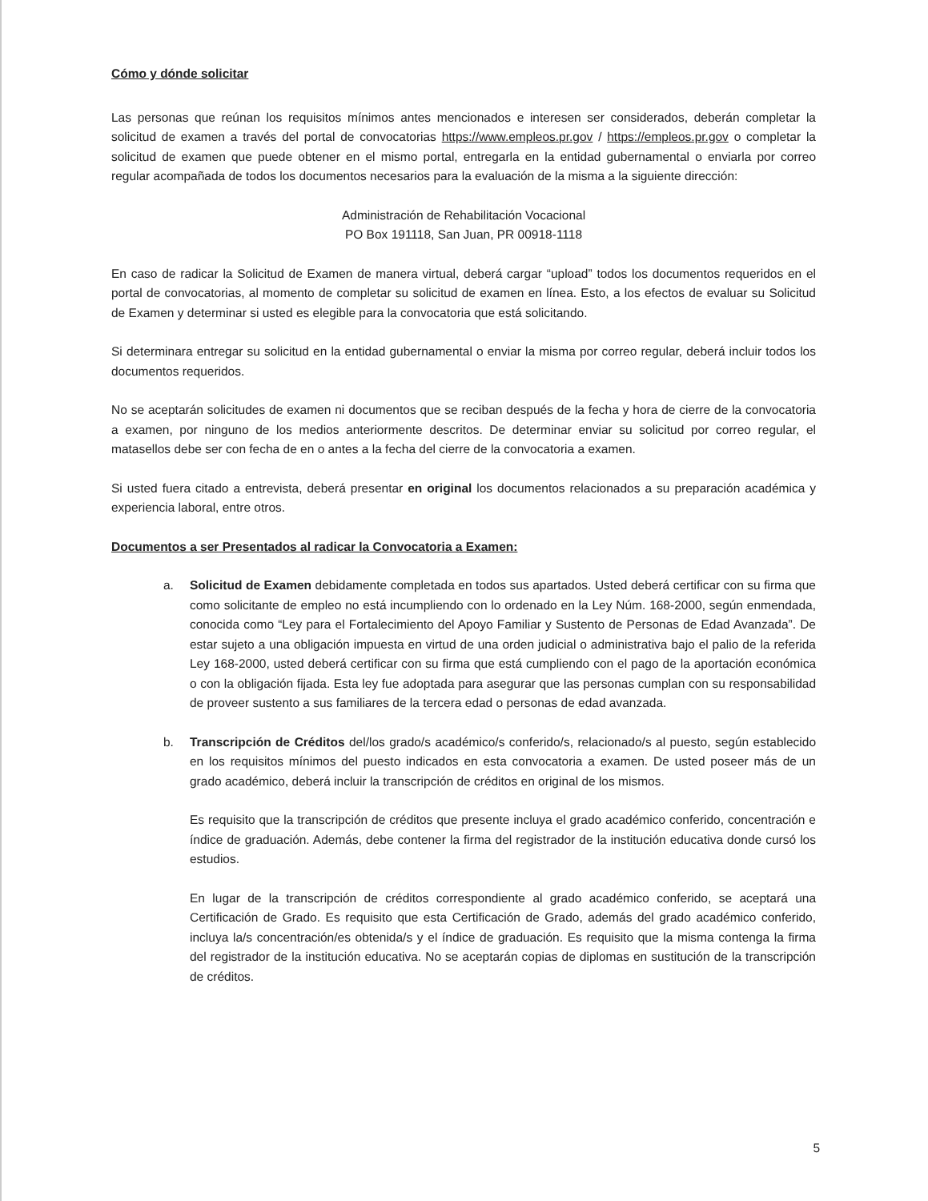Cómo y dónde solicitar
Las personas que reúnan los requisitos mínimos antes mencionados e interesen ser considerados, deberán completar la solicitud de examen a través del portal de convocatorias https://www.empleos.pr.gov / https://empleos.pr.gov o completar la solicitud de examen que puede obtener en el mismo portal, entregarla en la entidad gubernamental o enviarla por correo regular acompañada de todos los documentos necesarios para la evaluación de la misma a la siguiente dirección:
Administración de Rehabilitación Vocacional
PO Box 191118, San Juan, PR 00918-1118
En caso de radicar la Solicitud de Examen de manera virtual, deberá cargar “upload” todos los documentos requeridos en el portal de convocatorias, al momento de completar su solicitud de examen en línea. Esto, a los efectos de evaluar su Solicitud de Examen y determinar si usted es elegible para la convocatoria que está solicitando.
Si determinara entregar su solicitud en la entidad gubernamental o enviar la misma por correo regular, deberá incluir todos los documentos requeridos.
No se aceptarán solicitudes de examen ni documentos que se reciban después de la fecha y hora de cierre de la convocatoria a examen, por ninguno de los medios anteriormente descritos. De determinar enviar su solicitud por correo regular, el matasellos debe ser con fecha de en o antes a la fecha del cierre de la convocatoria a examen.
Si usted fuera citado a entrevista, deberá presentar en original los documentos relacionados a su preparación académica y experiencia laboral, entre otros.
Documentos a ser Presentados al radicar la Convocatoria a Examen:
a. Solicitud de Examen debidamente completada en todos sus apartados. Usted deberá certificar con su firma que como solicitante de empleo no está incumpliendo con lo ordenado en la Ley Núm. 168-2000, según enmendada, conocida como “Ley para el Fortalecimiento del Apoyo Familiar y Sustento de Personas de Edad Avanzada”. De estar sujeto a una obligación impuesta en virtud de una orden judicial o administrativa bajo el palio de la referida Ley 168-2000, usted deberá certificar con su firma que está cumpliendo con el pago de la aportación económica o con la obligación fijada. Esta ley fue adoptada para asegurar que las personas cumplan con su responsabilidad de proveer sustento a sus familiares de la tercera edad o personas de edad avanzada.
b. Transcripción de Créditos del/los grado/s académico/s conferido/s, relacionado/s al puesto, según establecido en los requisitos mínimos del puesto indicados en esta convocatoria a examen. De usted poseer más de un grado académico, deberá incluir la transcripción de créditos en original de los mismos.
Es requisito que la transcripción de créditos que presente incluya el grado académico conferido, concentración e índice de graduación. Además, debe contener la firma del registrador de la institución educativa donde cursó los estudios.
En lugar de la transcripción de créditos correspondiente al grado académico conferido, se aceptará una Certificación de Grado. Es requisito que esta Certificación de Grado, además del grado académico conferido, incluya la/s concentración/es obtenida/s y el índice de graduación. Es requisito que la misma contenga la firma del registrador de la institución educativa. No se aceptarán copias de diplomas en sustitución de la transcripción de créditos.
5